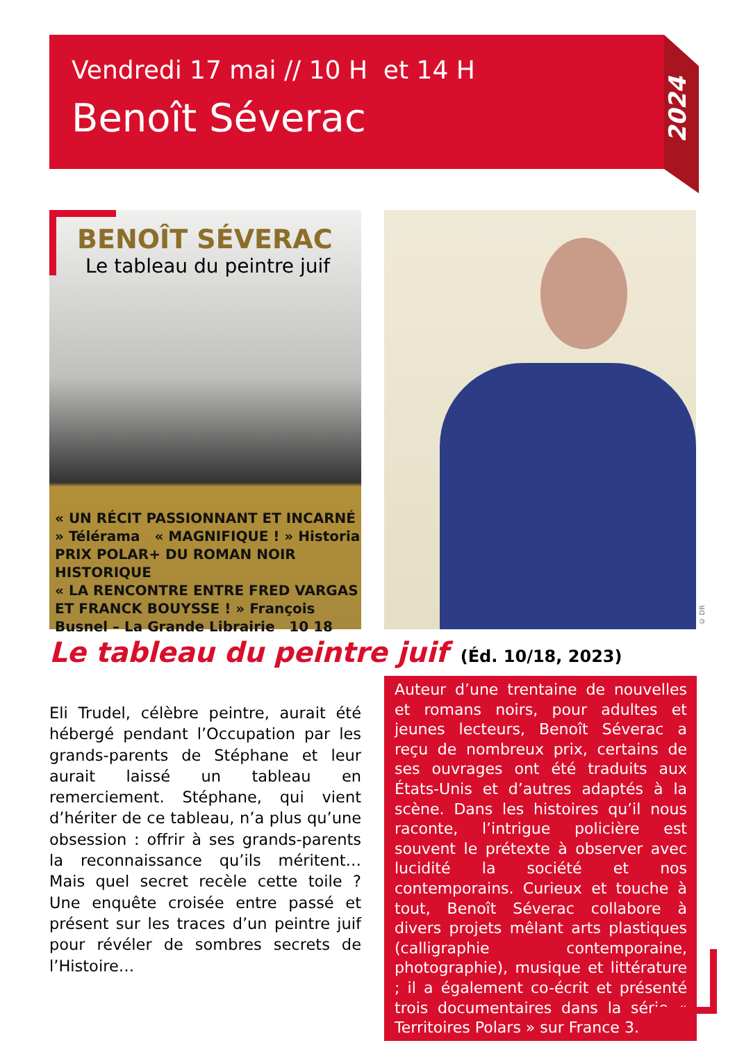Vendredi 17 mai // 10 H et 14 H
Benoît Séverac
2024
BENOÎT SÉVERAC
Le tableau du peintre juif
« UN RÉCIT PASSIONNANT ET INCARNÉ » Télérama « MAGNIFIQUE ! » Historia
PRIX POLAR+ DU ROMAN NOIR HISTORIQUE
« LA RENCONTRE ENTRE FRED VARGAS ET FRANCK BOUYSSE ! » François Busnel – La Grande Librairie 10 18
© DR
Le tableau du peintre juif (Éd. 10/18, 2023)
Eli Trudel, célèbre peintre, aurait été hébergé pendant l’Occupation par les grands-parents de Stéphane et leur aurait laissé un tableau en remerciement. Stéphane, qui vient d’hériter de ce tableau, n’a plus qu’une obsession : offrir à ses grands-parents la reconnaissance qu’ils méritent… Mais quel secret recèle cette toile ? Une enquête croisée entre passé et présent sur les traces d’un peintre juif pour révéler de sombres secrets de l’Histoire…
Auteur d’une trentaine de nouvelles et romans noirs, pour adultes et jeunes lecteurs, Benoît Séverac a reçu de nombreux prix, certains de ses ouvrages ont été traduits aux États-Unis et d’autres adaptés à la scène. Dans les histoires qu’il nous raconte, l’intrigue policière est souvent le prétexte à observer avec lucidité la société et nos contemporains. Curieux et touche à tout, Benoît Séverac collabore à divers projets mêlant arts plastiques (calligraphie contemporaine, photographie), musique et littérature ; il a également co-écrit et présenté trois documentaires dans la série « Territoires Polars » sur France 3.